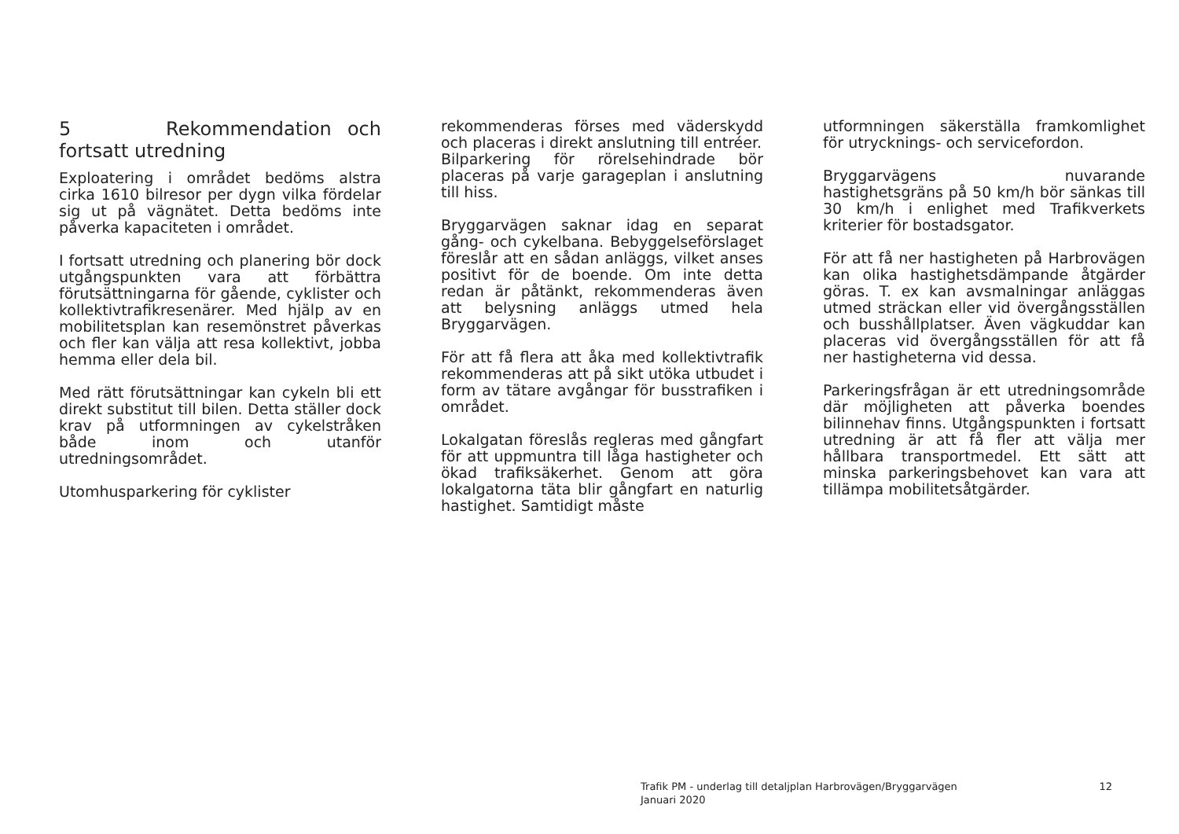5 Rekommendation och fortsatt utredning
Exploatering i området bedöms alstra cirka 1610 bilresor per dygn vilka fördelar sig ut på vägnätet. Detta bedöms inte påverka kapaciteten i området.
I fortsatt utredning och planering bör dock utgångspunkten vara att förbättra förutsättningarna för gående, cyklister och kollektivtrafikresenärer. Med hjälp av en mobilitetsplan kan resemönstret påverkas och fler kan välja att resa kollektivt, jobba hemma eller dela bil.
Med rätt förutsättningar kan cykeln bli ett direkt substitut till bilen. Detta ställer dock krav på utformningen av cykelstråken både inom och utanför utredningsområdet.
Utomhusparkering för cyklister
rekommenderas förses med väderskydd och placeras i direkt anslutning till entréer.
Bilparkering för rörelsehindrade bör placeras på varje garageplan i anslutning till hiss.
Bryggarvägen saknar idag en separat gång- och cykelbana. Bebyggelseförslaget föreslår att en sådan anläggs, vilket anses positivt för de boende. Om inte detta redan är påtänkt, rekommenderas även att belysning anläggs utmed hela Bryggarvägen.
För att få flera att åka med kollektivtrafik rekommenderas att på sikt utöka utbudet i form av tätare avgångar för busstrafiken i området.
Lokalgatan föreslås regleras med gångfart för att uppmuntra till låga hastigheter och ökad trafiksäkerhet. Genom att göra lokalgatorna täta blir gångfart en naturlig hastighet. Samtidigt måste
utformningen säkerställa framkomlighet för utrycknings- och servicefordon.
Bryggarvägens nuvarande hastighetsgräns på 50 km/h bör sänkas till 30 km/h i enlighet med Trafikverkets kriterier för bostadsgator.
För att få ner hastigheten på Harbrovägen kan olika hastighetsdämpande åtgärder göras. T. ex kan avsmalningar anläggas utmed sträckan eller vid övergångsställen och busshållplatser. Även vägkuddar kan placeras vid övergångsställen för att få ner hastigheterna vid dessa.
Parkeringsfrågan är ett utredningsområde där möjligheten att påverka boendes bilinnehav finns. Utgångspunkten i fortsatt utredning är att få fler att välja mer hållbara transportmedel. Ett sätt att minska parkeringsbehovet kan vara att tillämpa mobilitetsåtgärder.
Trafik PM - underlag till detaljplan Harbrovägen/Bryggarvägen
Januari 2020
12